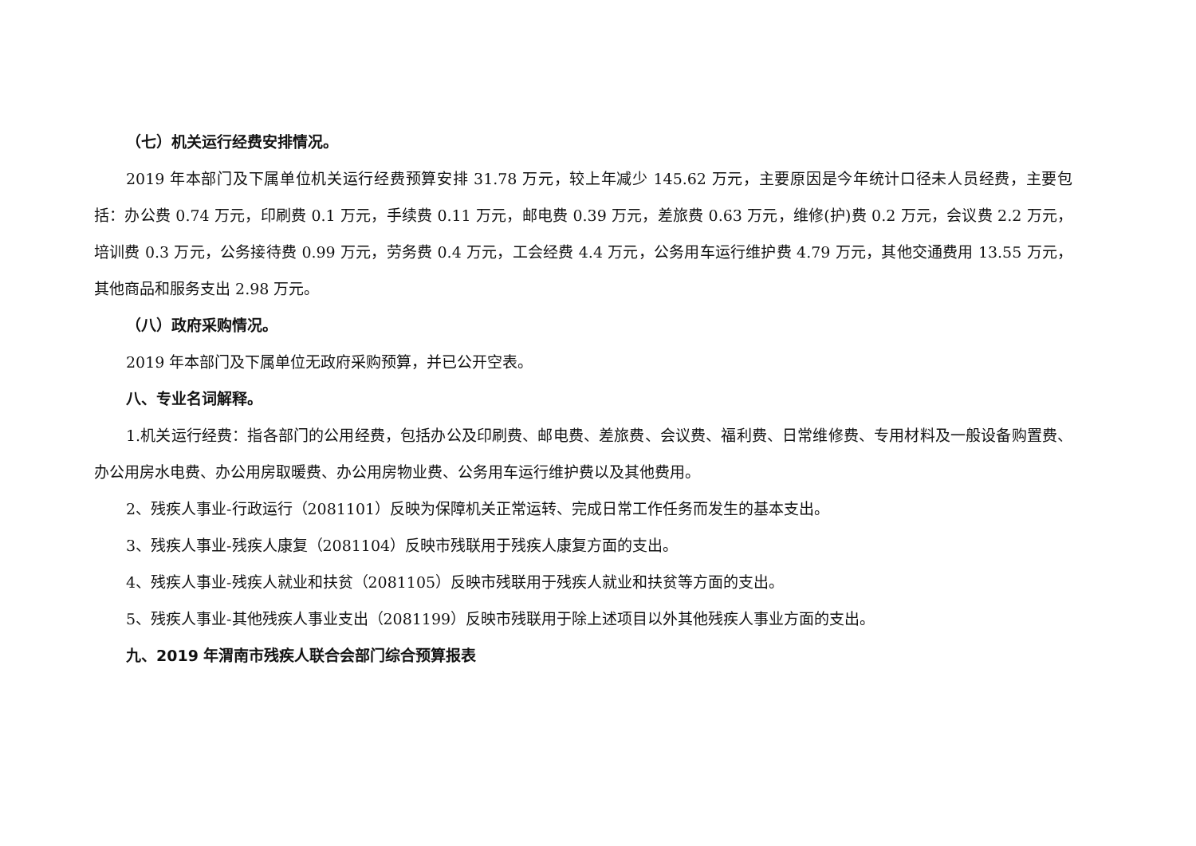（七）机关运行经费安排情况。
2019 年本部门及下属单位机关运行经费预算安排 31.78 万元，较上年减少 145.62 万元，主要原因是今年统计口径未人员经费，主要包括：办公费 0.74 万元，印刷费 0.1 万元，手续费 0.11 万元，邮电费 0.39 万元，差旅费 0.63 万元，维修(护)费 0.2 万元，会议费 2.2 万元，培训费 0.3 万元，公务接待费 0.99 万元，劳务费 0.4 万元，工会经费 4.4 万元，公务用车运行维护费 4.79 万元，其他交通费用 13.55 万元，其他商品和服务支出 2.98 万元。
（八）政府采购情况。
2019 年本部门及下属单位无政府采购预算，并已公开空表。
八、专业名词解释。
1.机关运行经费：指各部门的公用经费，包括办公及印刷费、邮电费、差旅费、会议费、福利费、日常维修费、专用材料及一般设备购置费、办公用房水电费、办公用房取暖费、办公用房物业费、公务用车运行维护费以及其他费用。
2、残疾人事业-行政运行（2081101）反映为保障机关正常运转、完成日常工作任务而发生的基本支出。
3、残疾人事业-残疾人康复（2081104）反映市残联用于残疾人康复方面的支出。
4、残疾人事业-残疾人就业和扶贫（2081105）反映市残联用于残疾人就业和扶贫等方面的支出。
5、残疾人事业-其他残疾人事业支出（2081199）反映市残联用于除上述项目以外其他残疾人事业方面的支出。
九、2019 年渭南市残疾人联合会部门综合预算报表